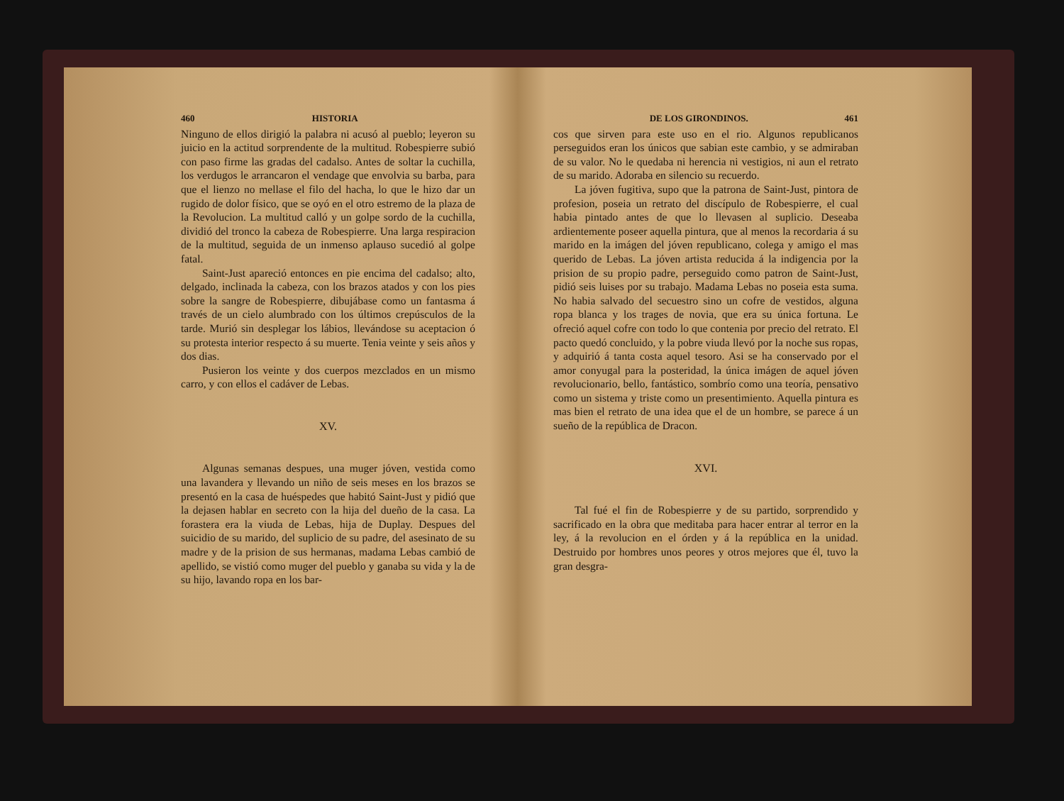460 HISTORIA
Ninguno de ellos dirigió la palabra ni acusó al pueblo; leyeron su juicio en la actitud sorprendente de la multitud. Robespierre subió con paso firme las gradas del cadalso. Antes de soltar la cuchilla, los verdugos le arrancaron el vendage que envolvia su barba, para que el lienzo no mellase el filo del hacha, lo que le hizo dar un rugido de dolor físico, que se oyó en el otro estremo de la plaza de la Revolucion. La multitud calló y un golpe sordo de la cuchilla, dividió del tronco la cabeza de Robespierre. Una larga respiracion de la multitud, seguida de un inmenso aplauso sucedió al golpe fatal.
Saint-Just apareció entonces en pie encima del cadalso; alto, delgado, inclinada la cabeza, con los brazos atados y con los pies sobre la sangre de Robespierre, dibujábase como un fantasma á través de un cielo alumbrado con los últimos crepúsculos de la tarde. Murió sin desplegar los lábios, llevándose su aceptacion ó su protesta interior respecto á su muerte. Tenia veinte y seis años y dos dias.
Pusieron los veinte y dos cuerpos mezclados en un mismo carro, y con ellos el cadáver de Lebas.
XV.
Algunas semanas despues, una muger jóven, vestida como una lavandera y llevando un niño de seis meses en los brazos se presentó en la casa de huéspedes que habitó Saint-Just y pidió que la dejasen hablar en secreto con la hija del dueño de la casa. La forastera era la viuda de Lebas, hija de Duplay. Despues del suicidio de su marido, del suplicio de su padre, del asesinato de su madre y de la prision de sus hermanas, madama Lebas cambió de apellido, se vistió como muger del pueblo y ganaba su vida y la de su hijo, lavando ropa en los bar-
DE LOS GIRONDINOS. 461
cos que sirven para este uso en el rio. Algunos republicanos perseguidos eran los únicos que sabian este cambio, y se admiraban de su valor. No le quedaba ni herencia ni vestigios, ni aun el retrato de su marido. Adoraba en silencio su recuerdo.
La jóven fugitiva, supo que la patrona de Saint-Just, pintora de profesion, poseia un retrato del discípulo de Robespierre, el cual habia pintado antes de que lo llevasen al suplicio. Deseaba ardientemente poseer aquella pintura, que al menos la recordaria á su marido en la imágen del jóven republicano, colega y amigo el mas querido de Lebas. La jóven artista reducida á la indigencia por la prision de su propio padre, perseguido como patron de Saint-Just, pidió seis luises por su trabajo. Madama Lebas no poseia esta suma. No habia salvado del secuestro sino un cofre de vestidos, alguna ropa blanca y los trages de novia, que era su única fortuna. Le ofreció aquel cofre con todo lo que contenia por precio del retrato. El pacto quedó concluido, y la pobre viuda llevó por la noche sus ropas, y adquirió á tanta costa aquel tesoro. Asi se ha conservado por el amor conyugal para la posteridad, la única imágen de aquel jóven revolucionario, bello, fantástico, sombrío como una teoría, pensativo como un sistema y triste como un presentimiento. Aquella pintura es mas bien el retrato de una idea que el de un hombre, se parece á un sueño de la república de Dracon.
XVI.
Tal fué el fin de Robespierre y de su partido, sorprendido y sacrificado en la obra que meditaba para hacer entrar al terror en la ley, á la revolucion en el órden y á la república en la unidad. Destruido por hombres unos peores y otros mejores que él, tuvo la gran desgra-